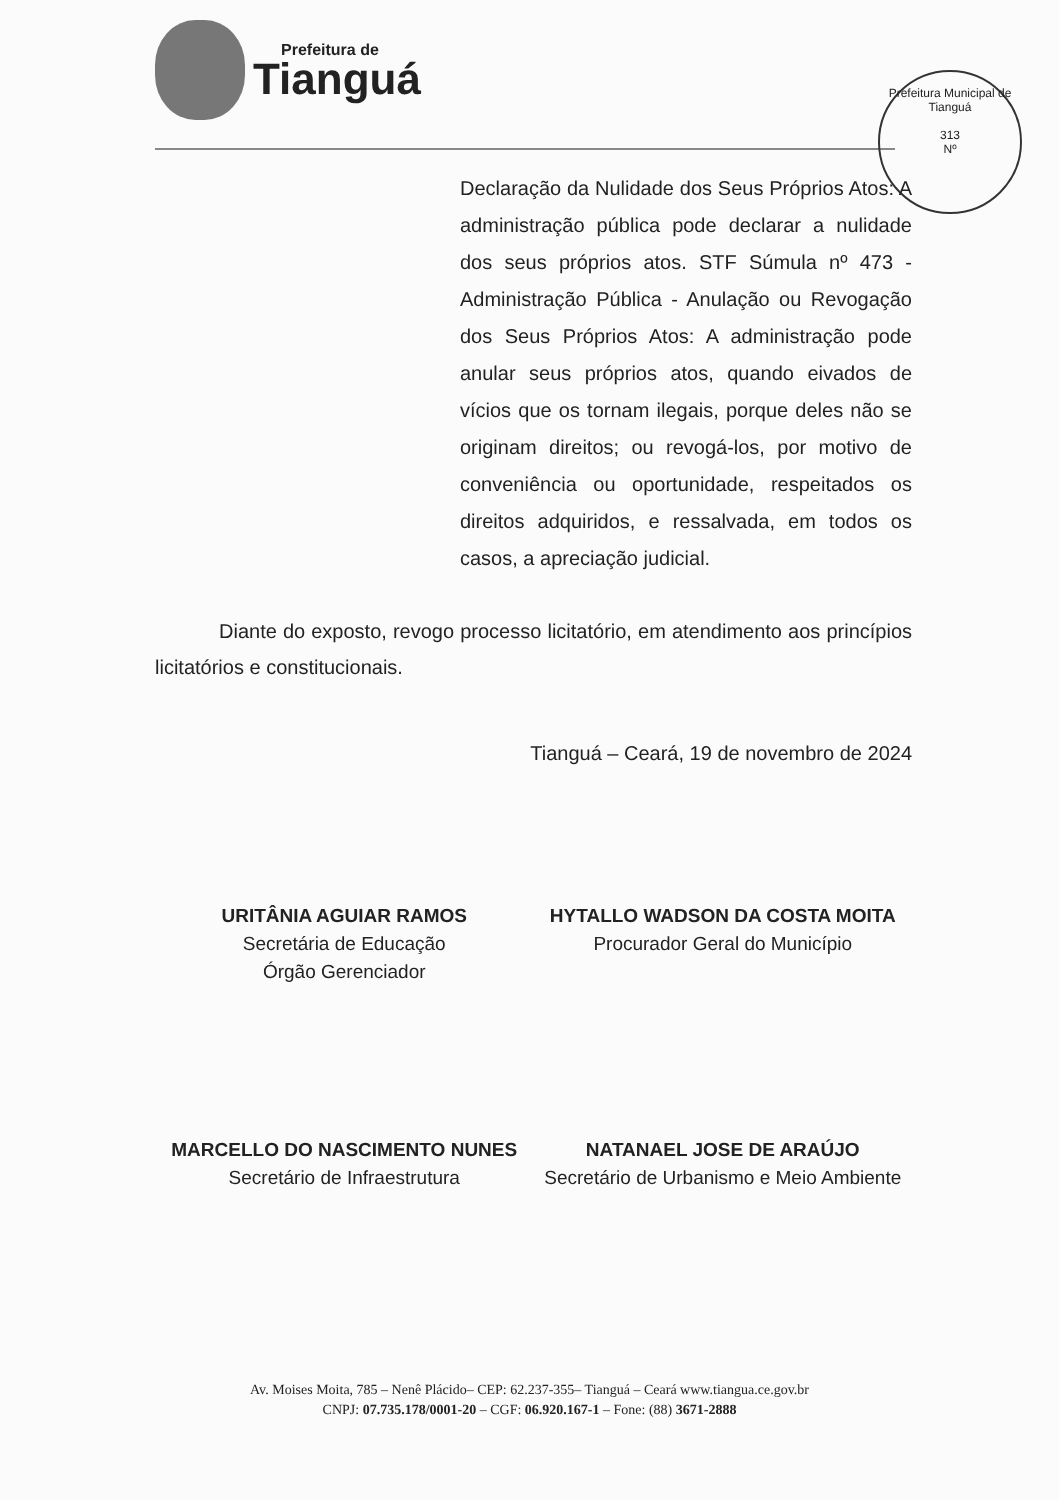Prefeitura de
Tianguá
Prefeitura Municipal de Tianguá
313
Nº
Declaração da Nulidade dos Seus Próprios Atos: A administração pública pode declarar a nulidade dos seus próprios atos. STF Súmula nº 473 - Administração Pública - Anulação ou Revogação dos Seus Próprios Atos: A administração pode anular seus próprios atos, quando eivados de vícios que os tornam ilegais, porque deles não se originam direitos; ou revogá-los, por motivo de conveniência ou oportunidade, respeitados os direitos adquiridos, e ressalvada, em todos os casos, a apreciação judicial.
Diante do exposto, revogo processo licitatório, em atendimento aos princípios licitatórios e constitucionais.
Tianguá – Ceará, 19 de novembro de 2024
URITÂNIA AGUIAR RAMOS
Secretária de Educação
Órgão Gerenciador
HYTALLO WADSON DA COSTA MOITA
Procurador Geral do Município
MARCELLO DO NASCIMENTO NUNES
Secretário de Infraestrutura
NATANAEL JOSE DE ARAÚJO
Secretário de Urbanismo e Meio Ambiente
Av. Moises Moita, 785 – Nenê Plácido– CEP: 62.237-355– Tianguá – Ceará www.tiangua.ce.gov.br
CNPJ: 07.735.178/0001-20 – CGF: 06.920.167-1 – Fone: (88) 3671-2888